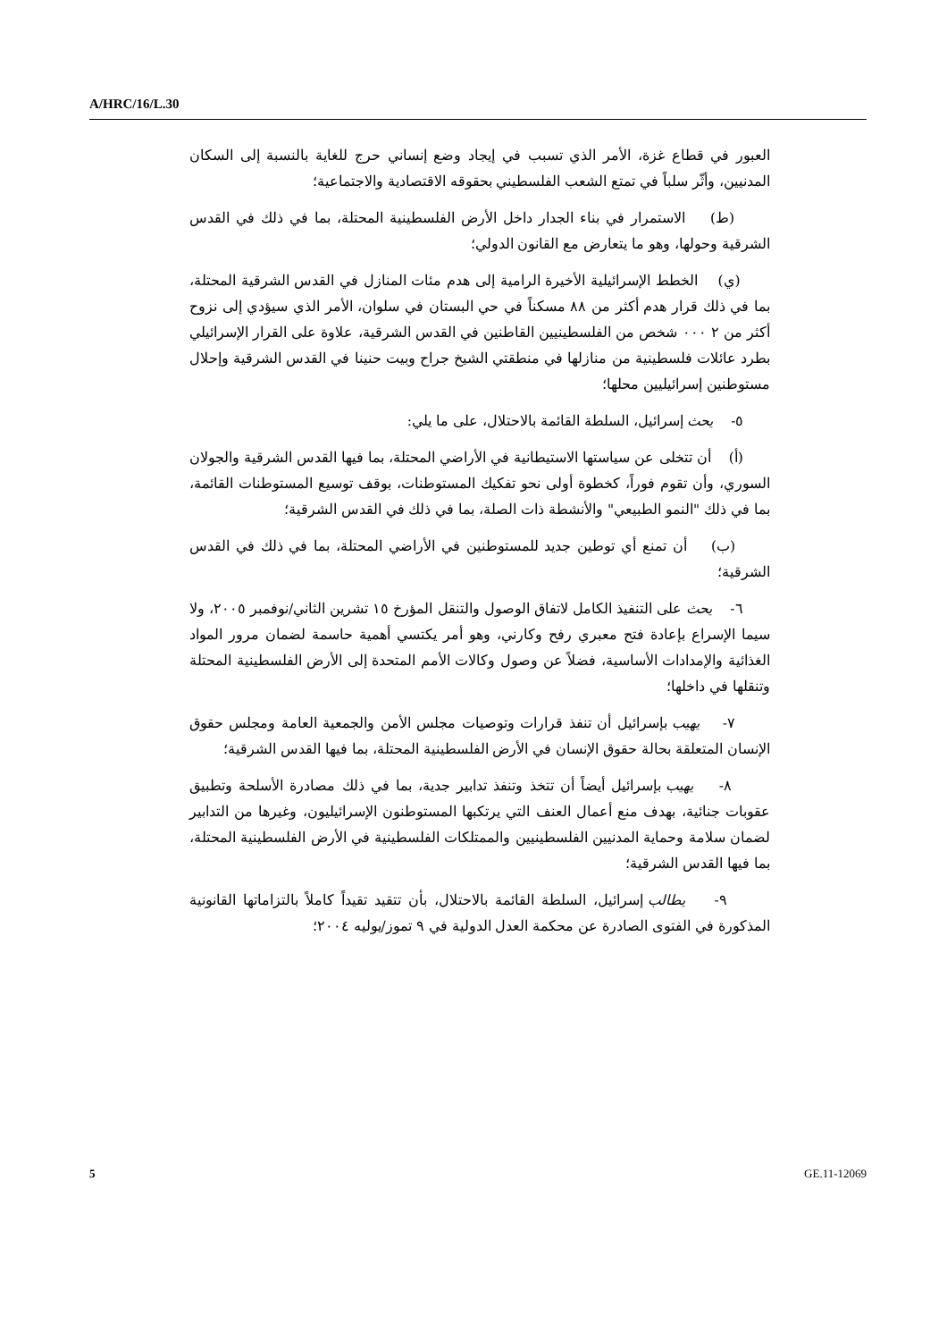A/HRC/16/L.30
العبور في قطاع غزة، الأمر الذي تسبب في إيجاد وضع إنساني حرج للغاية بالنسبة إلى السكان المدنيين، وأثّر سلباً في تمتع الشعب الفلسطيني بحقوقه الاقتصادية والاجتماعية؛
(ط) الاستمرار في بناء الجدار داخل الأرض الفلسطينية المحتلة، بما في ذلك في القدس الشرقية وحولها، وهو ما يتعارض مع القانون الدولي؛
(ي) الخطط الإسرائيلية الأخيرة الرامية إلى هدم مئات المنازل في القدس الشرقية المحتلة، بما في ذلك قرار هدم أكثر من ٨٨ مسكناً في حي البستان في سلوان، الأمر الذي سيؤدي إلى نزوح أكثر من ٢ ٠٠٠ شخص من الفلسطينيين القاطنين في القدس الشرقية، علاوة على القرار الإسرائيلي بطرد عائلات فلسطينية من منازلها في منطقتي الشيخ جراح وبيت حنينا في القدس الشرقية وإحلال مستوطنين إسرائيليين محلها؛
٥- يحث إسرائيل، السلطة القائمة بالاحتلال، على ما يلي:
(أ) أن تتخلى عن سياستها الاستيطانية في الأراضي المحتلة، بما فيها القدس الشرقية والجولان السوري، وأن تقوم فوراً، كخطوة أولى نحو تفكيك المستوطنات، بوقف توسيع المستوطنات القائمة، بما في ذلك "النمو الطبيعي" والأنشطة ذات الصلة، بما في ذلك في القدس الشرقية؛
(ب) أن تمنع أي توطين جديد للمستوطنين في الأراضي المحتلة، بما في ذلك في القدس الشرقية؛
٦- يحث على التنفيذ الكامل لاتفاق الوصول والتنقل المؤرخ ١٥ تشرين الثاني/نوفمبر ٢٠٠٥، ولا سيما الإسراع بإعادة فتح معبري رفح وكارني، وهو أمر يكتسي أهمية حاسمة لضمان مرور المواد الغذائية والإمدادات الأساسية، فضلاً عن وصول وكالات الأمم المتحدة إلى الأرض الفلسطينية المحتلة وتنقلها في داخلها؛
٧- يهيب بإسرائيل أن تنفذ قرارات وتوصيات مجلس الأمن والجمعية العامة ومجلس حقوق الإنسان المتعلقة بحالة حقوق الإنسان في الأرض الفلسطينية المحتلة، بما فيها القدس الشرقية؛
٨- يهيب بإسرائيل أيضاً أن تتخذ وتنفذ تدابير جدية، بما في ذلك مصادرة الأسلحة وتطبيق عقوبات جنائية، بهدف منع أعمال العنف التي يرتكبها المستوطنون الإسرائيليون، وغيرها من التدابير لضمان سلامة وحماية المدنيين الفلسطينيين والممتلكات الفلسطينية في الأرض الفلسطينية المحتلة، بما فيها القدس الشرقية؛
٩- يطالب إسرائيل، السلطة القائمة بالاحتلال، بأن تتقيد تقيداً كاملاً بالتزاماتها القانونية المذكورة في الفتوى الصادرة عن محكمة العدل الدولية في ٩ تموز/يوليه ٢٠٠٤؛
5 GE.11-12069